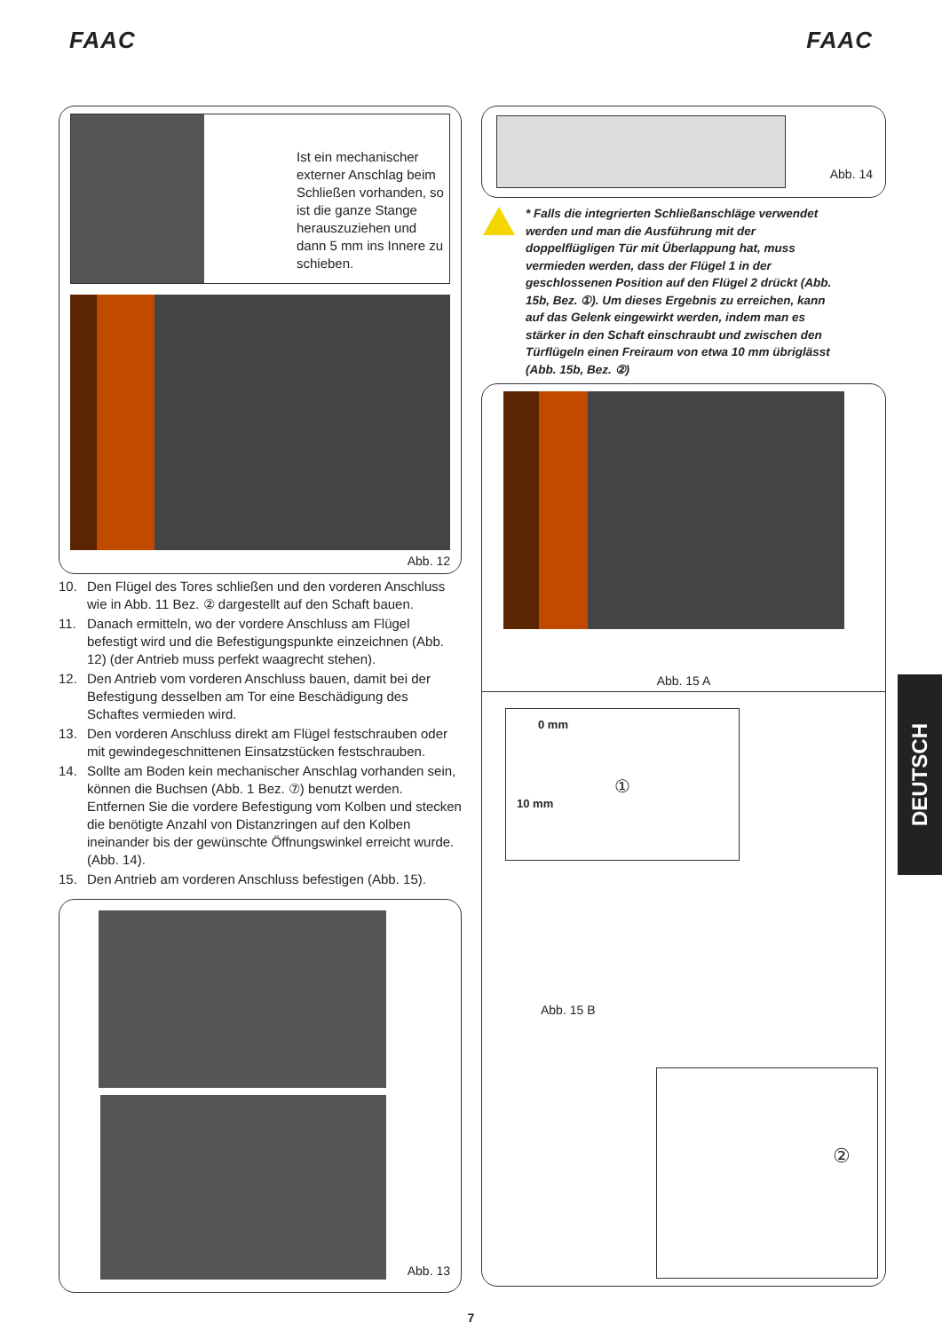FAAC FAAC
Ist ein mechanischer externer Anschlag beim Schließen vorhanden, so ist die ganze Stange herauszuziehen und dann 5 mm ins Innere zu schieben.
Abb. 12
10. Den Flügel des Tores schließen und den vorderen Anschluss wie in Abb. 11 Bez. ② dargestellt auf den Schaft bauen.
11. Danach ermitteln, wo der vordere Anschluss am Flügel befestigt wird und die Befestigungspunkte einzeichnen (Abb. 12) (der Antrieb muss perfekt waagrecht stehen).
12. Den Antrieb vom vorderen Anschluss bauen, damit bei der Befestigung desselben am Tor eine Beschädigung des Schaftes vermieden wird.
13. Den vorderen Anschluss direkt am Flügel festschrauben oder mit gewindegeschnittenen Einsatzstücken festschrauben.
14. Sollte am Boden kein mechanischer Anschlag vorhanden sein, können die Buchsen (Abb. 1 Bez. ⑦) benutzt werden. Entfernen Sie die vordere Befestigung vom Kolben und stecken die benötigte Anzahl von Distanzringen auf den Kolben ineinander bis der gewünschte Öffnungswinkel erreicht wurde. (Abb. 14).
15. Den Antrieb am vorderen Anschluss befestigen (Abb. 15).
Abb. 13
Abb. 14
* Falls die integrierten Schließanschläge verwendet werden und man die Ausführung mit der doppelflügligen Tür mit Überlappung hat, muss vermieden werden, dass der Flügel 1 in der geschlossenen Position auf den Flügel 2 drückt (Abb. 15b, Bez. ①). Um dieses Ergebnis zu erreichen, kann auf das Gelenk eingewirkt werden, indem man es stärker in den Schaft einschraubt und zwischen den Türflügeln einen Freiraum von etwa 10 mm übriglässt (Abb. 15b, Bez. ②)
Abb. 15 A
0 mm
①
10 mm
Abb. 15 B
②
DEUTSCH
7